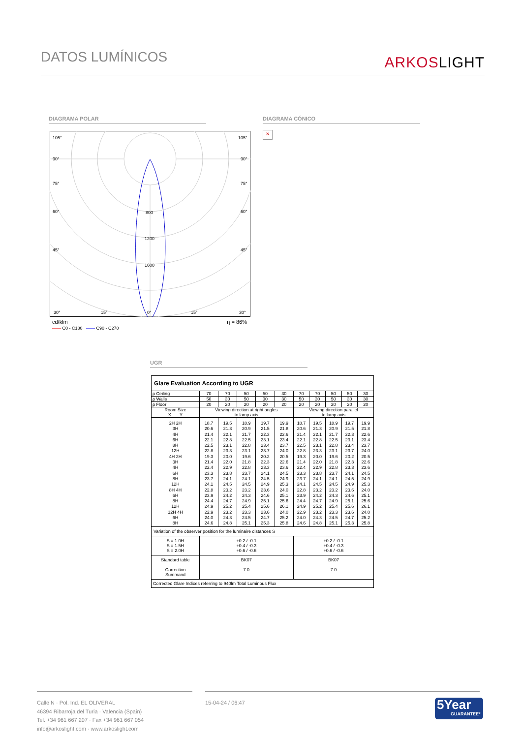DATOS LUMÍNICOS
ARKOSLIGHT
DIAGRAMA POLAR DIAGRAMA CÓNICO
×
105°
105°
90°
90°
75°
75°
60°
60°
45°
45°
800
1200
1600
30°
15°
0°
15°
30°
cd/klm η = 86%
—— C0 - C180 —— C90 - C270
UGR
| Glare Evaluation According to UGR | | | | | | | | | | |
| ρ Ceiling | 70 | 70 | 50 | 50 | 30 | 70 | 70 | 50 | 50 | 30 |
| ρ Walls | 50 | 30 | 50 | 30 | 30 | 50 | 30 | 50 | 30 | 30 |
| ρ Floor | 20 | 20 | 20 | 20 | 20 | 20 | 20 | 20 | 20 | 20 |
| Room Size X Y | Viewing direction at right angles to lamp axis | | | | | Viewing direction parallel to lamp axis | | | | |
| 2H 2H 3H 4H 6H 8H 12H 4H 2H 3H 4H 6H 8H 12H 8H 4H 6H 8H 12H 12H 4H 6H 8H | 18.7 20.6 21.4 22.1 22.5 22.8 19.3 21.4 22.4 23.3 23.7 24.1 22.8 23.9 24.4 24.9 22.9 24.0 24.6 | 19.5 21.3 22.1 22.8 23.1 23.3 20.0 22.0 22.9 23.8 24.1 24.5 23.2 24.2 24.7 25.2 23.2 24.3 24.8 | 18.9 20.9 21.7 22.5 22.8 23.1 19.6 21.8 22.8 23.7 24.1 24.5 23.2 24.3 24.9 25.4 23.3 24.5 25.1 | 19.7 21.5 22.3 23.1 23.4 23.7 20.2 22.3 23.3 24.1 24.5 24.9 23.6 24.6 25.1 25.6 23.6 24.7 25.3 | 19.9 21.8 22.6 23.4 23.7 24.0 20.5 22.6 23.6 24.5 24.9 25.3 24.0 25.1 25.6 26.1 24.0 25.2 25.8 | 18.7 20.6 21.4 22.1 22.5 22.8 19.3 21.4 22.4 23.3 23.7 24.1 22.8 23.9 24.4 24.9 22.9 24.0 24.6 | 19.5 21.3 22.1 22.8 23.1 23.3 20.0 22.0 22.9 23.8 24.1 24.5 23.2 24.2 24.7 25.2 23.2 24.3 24.8 | 18.9 20.9 21.7 22.5 22.8 23.1 19.6 21.8 22.8 23.7 24.1 24.5 23.2 24.3 24.9 25.4 23.3 24.5 25.1 | 19.7 21.5 22.3 23.1 23.4 23.7 20.2 22.3 23.3 24.1 24.5 24.9 23.6 24.6 25.1 25.6 23.6 24.7 25.3 | 19.9 21.8 22.6 23.4 23.7 24.0 20.5 22.6 23.6 24.5 24.9 25.3 24.0 25.1 25.6 26.1 24.0 25.2 25.8 |
| Variation of the observer position for the luminaire distances S | | | | | | | | | | |
| S = 1.0H S = 1.5H S = 2.0H | +0.2 / -0.1 +0.4 / -0.3 +0.6 / -0.6 | | | | | +0.2 / -0.1 +0.4 / -0.3 +0.6 / -0.6 | | | | |
| Standard table Correction Summand | BK07 7.0 | | | | | BK07 7.0 | | | | |
| Corrected Glare Indices referring to 940lm Total Luminous Flux | | | | | | | | | | |
Calle N · Pol. Ind. EL OLIVERAL
46394 Ribarroja del Turia · Valencia (Spain)
Tel. +34 961 667 207 · Fax +34 961 667 054
info@arkoslight.com · www.arkoslight.com
15-04-24 / 06:47
5Year
GUARANTEE*